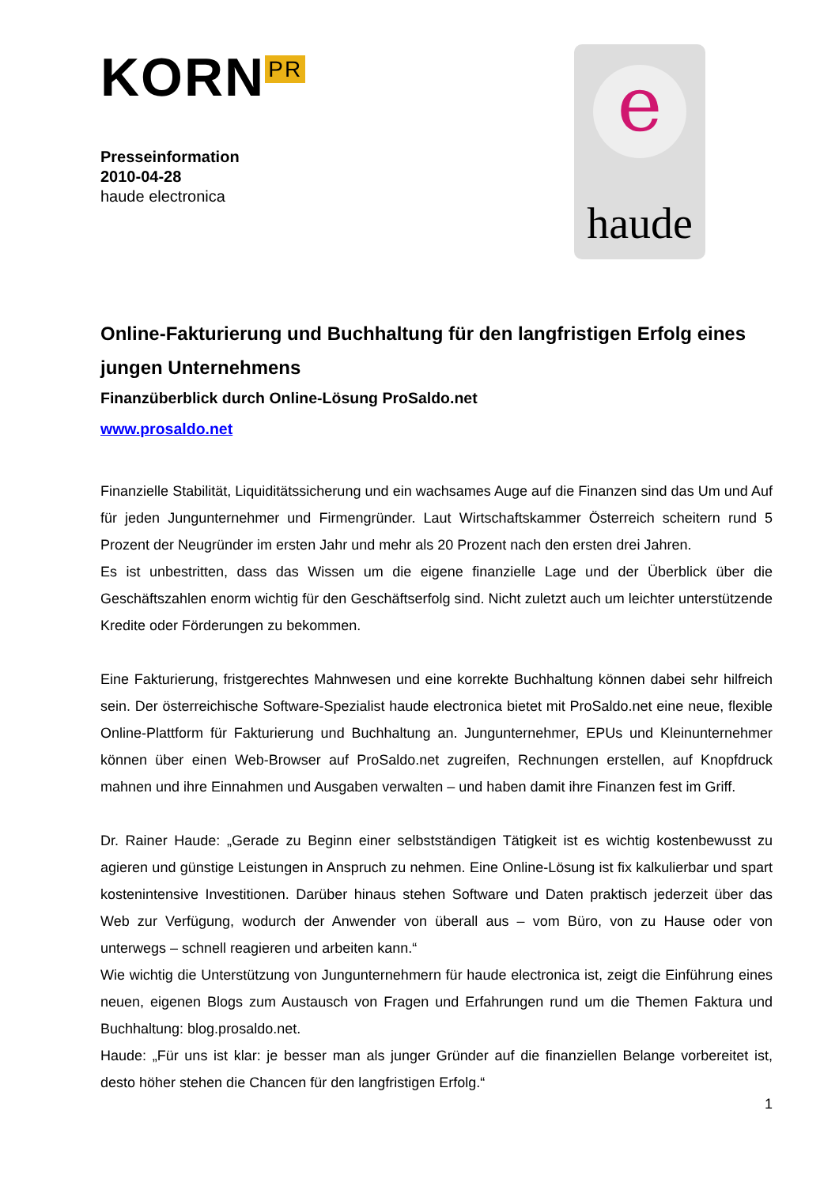KORN<sup>PR</sup>
Presseinformation
2010-04-28
haude electronica
e
haude
Online-Fakturierung und Buchhaltung für den langfristigen Erfolg eines jungen Unternehmens
Finanzüberblick durch Online-Lösung ProSaldo.net
www.prosaldo.net
Finanzielle Stabilität, Liquiditätssicherung und ein wachsames Auge auf die Finanzen sind das Um und Auf für jeden Jungunternehmer und Firmengründer. Laut Wirtschaftskammer Österreich scheitern rund 5 Prozent der Neugründer im ersten Jahr und mehr als 20 Prozent nach den ersten drei Jahren.
Es ist unbestritten, dass das Wissen um die eigene finanzielle Lage und der Überblick über die Geschäftszahlen enorm wichtig für den Geschäftserfolg sind. Nicht zuletzt auch um leichter unterstützende Kredite oder Förderungen zu bekommen.
Eine Fakturierung, fristgerechtes Mahnwesen und eine korrekte Buchhaltung können dabei sehr hilfreich sein. Der österreichische Software-Spezialist haude electronica bietet mit ProSaldo.net eine neue, flexible Online-Plattform für Fakturierung und Buchhaltung an. Jungunternehmer, EPUs und Kleinunternehmer können über einen Web-Browser auf ProSaldo.net zugreifen, Rechnungen erstellen, auf Knopfdruck mahnen und ihre Einnahmen und Ausgaben verwalten – und haben damit ihre Finanzen fest im Griff.
Dr. Rainer Haude: „Gerade zu Beginn einer selbstständigen Tätigkeit ist es wichtig kostenbewusst zu agieren und günstige Leistungen in Anspruch zu nehmen. Eine Online-Lösung ist fix kalkulierbar und spart kostenintensive Investitionen. Darüber hinaus stehen Software und Daten praktisch jederzeit über das Web zur Verfügung, wodurch der Anwender von überall aus – vom Büro, von zu Hause oder von unterwegs – schnell reagieren und arbeiten kann.“
Wie wichtig die Unterstützung von Jungunternehmern für haude electronica ist, zeigt die Einführung eines neuen, eigenen Blogs zum Austausch von Fragen und Erfahrungen rund um die Themen Faktura und Buchhaltung: blog.prosaldo.net.
Haude: „Für uns ist klar: je besser man als junger Gründer auf die finanziellen Belange vorbereitet ist, desto höher stehen die Chancen für den langfristigen Erfolg.“
1